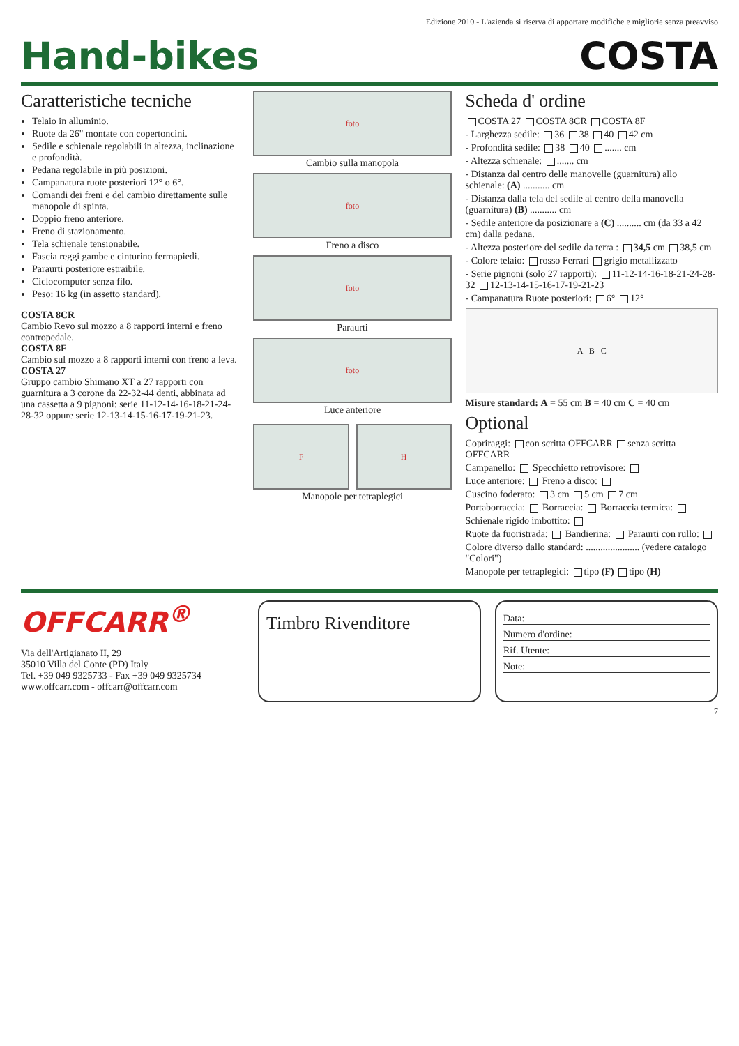Edizione 2010 - L'azienda si riserva di apportare modifiche e migliorie senza preavviso
Hand-bikes
COSTA
Caratteristiche tecniche
Telaio in alluminio.
Ruote da 26" montate con copertoncini.
Sedile e schienale regolabili in altezza, inclinazione e profondità.
Pedana regolabile in più posizioni.
Campanatura ruote posteriori 12° o 6°.
Comandi dei freni e del cambio direttamente sulle manopole di spinta.
Doppio freno anteriore.
Freno di stazionamento.
Tela schienale tensionabile.
Fascia reggi gambe e cinturino fermapiedi.
Paraurti posteriore estraibile.
Ciclocomputer senza filo.
Peso: 16 kg (in assetto standard).
COSTA 8CR
Cambio Revo sul mozzo a 8 rapporti interni e freno contropedale.
COSTA 8F
Cambio sul mozzo a 8 rapporti interni con freno a leva.
COSTA 27
Gruppo cambio Shimano XT a 27 rapporti con guarnitura a 3 corone da 22-32-44 denti, abbinata ad una cassetta a 9 pignoni: serie 11-12-14-16-18-21-24-28-32 oppure serie 12-13-14-15-16-17-19-21-23.
foto
Cambio sulla manopola
foto
Freno a disco
foto
Paraurti
foto
Luce anteriore
F H
Manopole per tetraplegici
Scheda d' ordine
COSTA 27 COSTA 8CR COSTA 8F
- Larghezza sedile: 36 38 40 42 cm
- Profondità sedile: 38 40 ....... cm
- Altezza schienale: ....... cm
- Distanza dal centro delle manovelle (guarnitura) allo schienale: (A) ........... cm
- Distanza dalla tela del sedile al centro della manovella (guarnitura) (B) ........... cm
- Sedile anteriore da posizionare a (C) .......... cm (da 33 a 42 cm) dalla pedana.
- Altezza posteriore del sedile da terra : 34,5 cm 38,5 cm
- Colore telaio: rosso Ferrari grigio metallizzato
- Serie pignoni (solo 27 rapporti): 11-12-14-16-18-21-24-28-32 12-13-14-15-16-17-19-21-23
- Campanatura Ruote posteriori: 6° 12°
A B C
Misure standard: A = 55 cm B = 40 cm C = 40 cm
Optional
Copriraggi: con scritta OFFCARR senza scritta OFFCARR
Campanello: Specchietto retrovisore:
Luce anteriore: Freno a disco:
Cuscino foderato: 3 cm 5 cm 7 cm
Portaborraccia: Borraccia: Borraccia termica:
Schienale rigido imbottito:
Ruote da fuoristrada: Bandierina: Paraurti con rullo:
Colore diverso dallo standard: ...................... (vedere catalogo "Colori")
Manopole per tetraplegici: tipo (F) tipo (H)
OFFCARR<sup>®</sup>
Via dell'Artigianato II, 29
35010 Villa del Conte (PD) Italy
Tel. +39 049 9325733 - Fax +39 049 9325734
www.offcarr.com - offcarr@offcarr.com
Timbro Rivenditore
Data:
Numero d'ordine:
Rif. Utente:
Note:
7